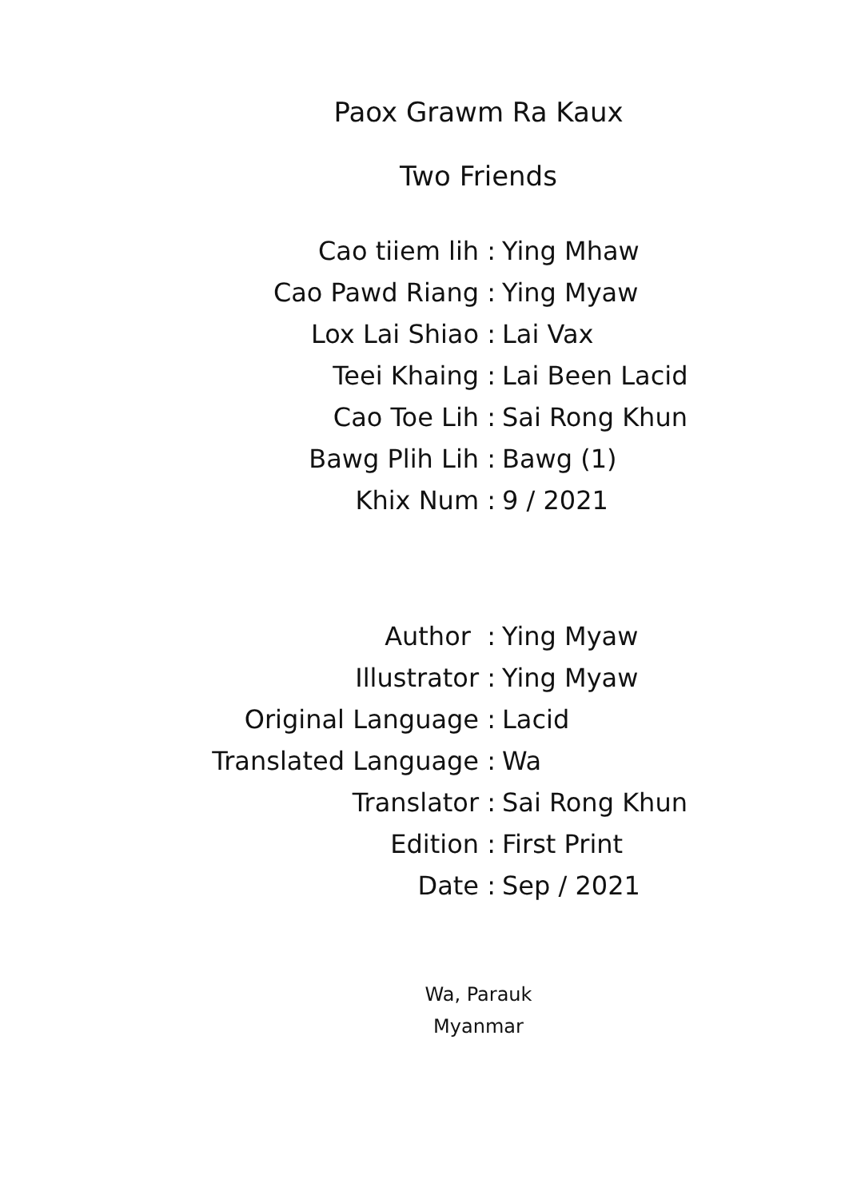Paox Grawm Ra Kaux
Two Friends
Cao tiiem lih :
Ying Mhaw
Cao Pawd Riang :
Ying Myaw
Lox Lai Shiao :
Lai Vax
Teei Khaing :
Lai Been Lacid
Cao Toe Lih :
Sai Rong Khun
Bawg Plih Lih :
Bawg (1)
Khix Num :
9 / 2021
Author :
Ying Myaw
Illustrator :
Ying Myaw
Original Language :
Lacid
Translated Language :
Wa
Translator :
Sai Rong Khun
Edition :
First Print
Date :
Sep / 2021
Wa, Parauk
Myanmar